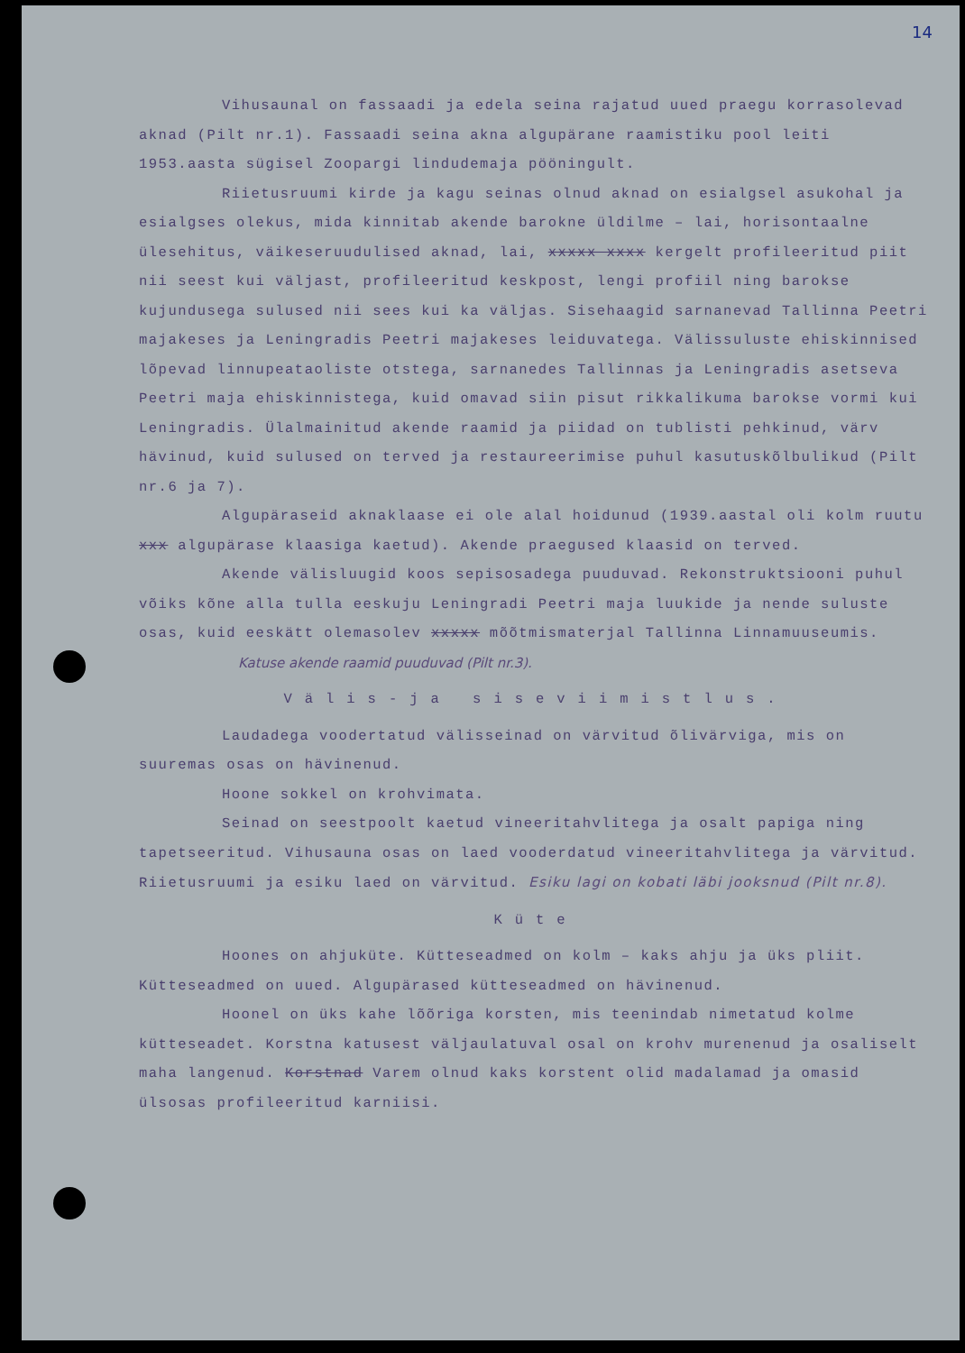14
Vihusaunal on fassaadi ja edela seina rajatud uued praegu korrasolevad aknad (Pilt nr.1). Fassaadi seina akna algupärane raamistiku pool leiti 1953.aasta sügisel Zoopargi lindudemaja pööningult.
Riietusruumi kirde ja kagu seinas olnud aknad on esialgsel asukohal ja esialgses olekus, mida kinnitab akende barokne üldilme – lai, horisontaalne ülesehitus, väikeseruudulised aknad, lai, xxxxx xxxx kergelt profileeritud piit nii seest kui väljast, profileeritud keskpost, lengi profiil ning barokse kujundusega sulused nii sees kui ka väljas. Sisehaagid sarnanevad Tallinna Peetri majakeses ja Leningradis Peetri majakeses leiduvatega. Välissuluste ehiskinnised lõpevad linnupeataoliste otstega, sarnanedes Tallinnas ja Leningradis asetseva Peetri maja ehiskinnistega, kuid omavad siin pisut rikkalikuma barokse vormi kui Leningradis. Ülalmainitud akende raamid ja piidad on tublisti pehkinud, värv hävinud, kuid sulused on terved ja restaureerimise puhul kasutuskõlbulikud (Pilt nr.6 ja 7).
Algupäraseid aknaklaase ei ole alal hoidunud (1939.aastal oli kolm ruutu xxx algupärase klaasiga kaetud). Akende praegused klaasid on terved.
Akende välisluugid koos sepisosadega puuduvad. Rekonstruktsiooni puhul võiks kõne alla tulla eeskuju Leningradi Peetri maja luukide ja nende suluste osas, kuid eeskätt olemasolev xxxxx mõõtmismaterjal Tallinna Linnamuuseumis.
Katuse akende raamid puuduvad (Pilt nr.3).
Välis-ja siseviimistlus.
Laudadega voodertatud välisseinad on värvitud õlivärviga, mis on suuremas osas on hävinenud.
Hoone sokkel on krohvimata.
Seinad on seestpoolt kaetud vineeritahvlitega ja osalt papiga ning tapetseeritud. Vihusauna osas on laed vooderdatud vineeritahvlitega ja värvitud. Riietusruumi ja esiku laed on värvitud. Esiku lagi on kobati läbi jooksnud (Pilt nr.8).
Küte
Hoones on ahjuküte. Kütteseadmed on kolm – kaks ahju ja üks pliit. Kütteseadmed on uued. Algupärased kütteseadmed on hävinenud.
Hoonel on üks kahe lõõriga korsten, mis teenindab nimetatud kolme kütteseadet. Korstna katusest väljaulatuval osal on krohv murenenud ja osaliselt maha langenud. Korstnad Varem olnud kaks korstent olid madalamad ja omasid ülsosas profileeritud karniisi.